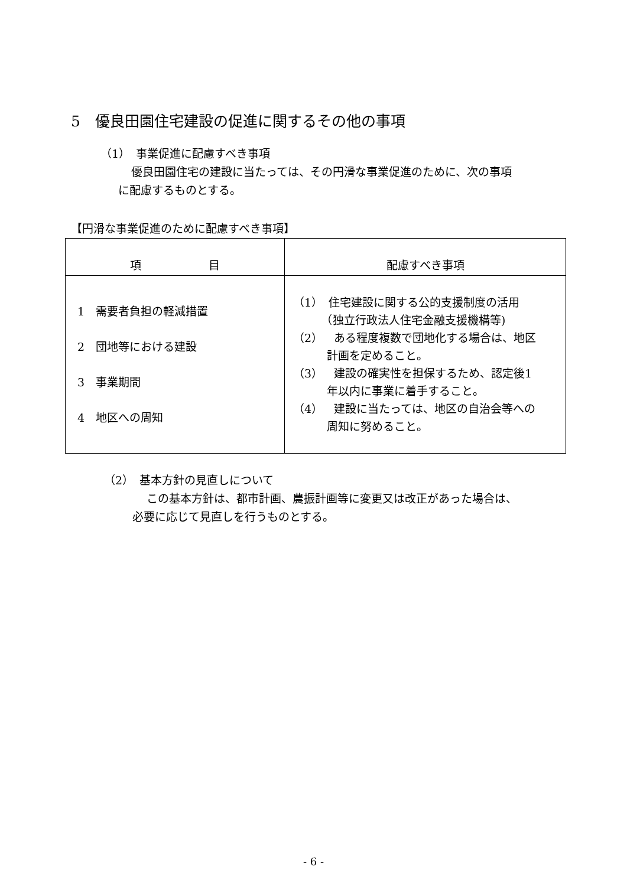5　優良田園住宅建設の促進に関するその他の事項
（1）　事業促進に配慮すべき事項
優良田園住宅の建設に当たっては、その円滑な事業促進のために、次の事項
に配慮するものとする。
【円滑な事業促進のために配慮すべき事項】
| 項 目 | 配慮すべき事項 |
| --- | --- |
| 1 需要者負担の軽減措置 2 団地等における建設 3 事業期間 4 地区への周知 | （1） 住宅建設に関する公的支援制度の活用 （独立行政法人住宅金融支援機構等) （2） ある程度複数で団地化する場合は、地区 計画を定めること。 （3） 建設の確実性を担保するため、認定後1 年以内に事業に着手すること。 （4） 建設に当たっては、地区の自治会等への 周知に努めること。 |
（2）　基本方針の見直しについて
この基本方針は、都市計画、農振計画等に変更又は改正があった場合は、
必要に応じて見直しを行うものとする。
- 6 -